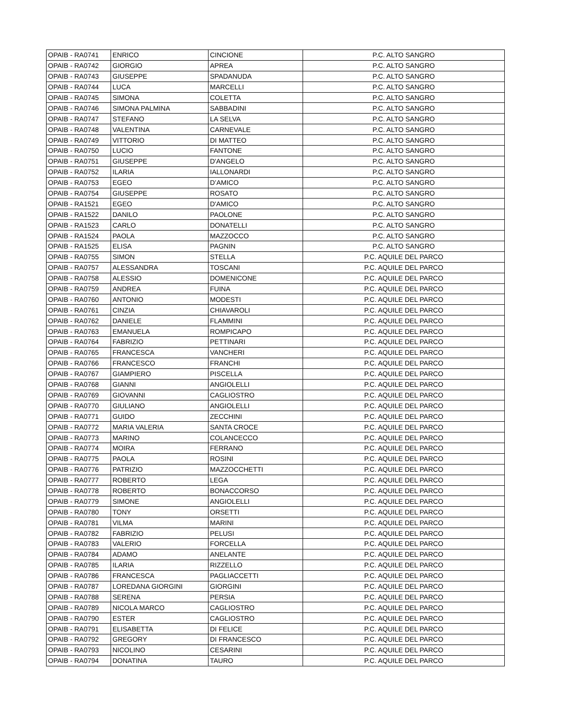| OPAIB - RA0741 | ENRICO | CINCIONE | P.C. ALTO SANGRO |
| OPAIB - RA0742 | GIORGIO | APREA | P.C. ALTO SANGRO |
| OPAIB - RA0743 | GIUSEPPE | SPADANUDA | P.C. ALTO SANGRO |
| OPAIB - RA0744 | LUCA | MARCELLI | P.C. ALTO SANGRO |
| OPAIB - RA0745 | SIMONA | COLETTA | P.C. ALTO SANGRO |
| OPAIB - RA0746 | SIMONA PALMINA | SABBADINI | P.C. ALTO SANGRO |
| OPAIB - RA0747 | STEFANO | LA SELVA | P.C. ALTO SANGRO |
| OPAIB - RA0748 | VALENTINA | CARNEVALE | P.C. ALTO SANGRO |
| OPAIB - RA0749 | VITTORIO | DI MATTEO | P.C. ALTO SANGRO |
| OPAIB - RA0750 | LUCIO | FANTONE | P.C. ALTO SANGRO |
| OPAIB - RA0751 | GIUSEPPE | D'ANGELO | P.C. ALTO SANGRO |
| OPAIB - RA0752 | ILARIA | IALLONARDI | P.C. ALTO SANGRO |
| OPAIB - RA0753 | EGEO | D’AMICO | P.C. ALTO SANGRO |
| OPAIB - RA0754 | GIUSEPPE | ROSATO | P.C. ALTO SANGRO |
| OPAIB - RA1521 | EGEO | D'AMICO | P.C. ALTO SANGRO |
| OPAIB - RA1522 | DANILO | PAOLONE | P.C. ALTO SANGRO |
| OPAIB - RA1523 | CARLO | DONATELLI | P.C. ALTO SANGRO |
| OPAIB - RA1524 | PAOLA | MAZZOCCO | P.C. ALTO SANGRO |
| OPAIB - RA1525 | ELISA | PAGNIN | P.C. ALTO SANGRO |
| OPAIB - RA0755 | SIMON | STELLA | P.C. AQUILE DEL PARCO |
| OPAIB - RA0757 | ALESSANDRA | TOSCANI | P.C. AQUILE DEL PARCO |
| OPAIB - RA0758 | ALESSIO | DOMENICONE | P.C. AQUILE DEL PARCO |
| OPAIB - RA0759 | ANDREA | FUINA | P.C. AQUILE DEL PARCO |
| OPAIB - RA0760 | ANTONIO | MODESTI | P.C. AQUILE DEL PARCO |
| OPAIB - RA0761 | CINZIA | CHIAVAROLI | P.C. AQUILE DEL PARCO |
| OPAIB - RA0762 | DANIELE | FLAMMINI | P.C. AQUILE DEL PARCO |
| OPAIB - RA0763 | EMANUELA | ROMPICAPO | P.C. AQUILE DEL PARCO |
| OPAIB - RA0764 | FABRIZIO | PETTINARI | P.C. AQUILE DEL PARCO |
| OPAIB - RA0765 | FRANCESCA | VANCHERI | P.C. AQUILE DEL PARCO |
| OPAIB - RA0766 | FRANCESCO | FRANCHI | P.C. AQUILE DEL PARCO |
| OPAIB - RA0767 | GIAMPIERO | PISCELLA | P.C. AQUILE DEL PARCO |
| OPAIB - RA0768 | GIANNI | ANGIOLELLI | P.C. AQUILE DEL PARCO |
| OPAIB - RA0769 | GIOVANNI | CAGLIOSTRO | P.C. AQUILE DEL PARCO |
| OPAIB - RA0770 | GIULIANO | ANGIOLELLI | P.C. AQUILE DEL PARCO |
| OPAIB - RA0771 | GUIDO | ZECCHINI | P.C. AQUILE DEL PARCO |
| OPAIB - RA0772 | MARIA VALERIA | SANTA CROCE | P.C. AQUILE DEL PARCO |
| OPAIB - RA0773 | MARINO | COLANCECCO | P.C. AQUILE DEL PARCO |
| OPAIB - RA0774 | MOIRA | FERRANO | P.C. AQUILE DEL PARCO |
| OPAIB - RA0775 | PAOLA | ROSINI | P.C. AQUILE DEL PARCO |
| OPAIB - RA0776 | PATRIZIO | MAZZOCCHETTI | P.C. AQUILE DEL PARCO |
| OPAIB - RA0777 | ROBERTO | LEGA | P.C. AQUILE DEL PARCO |
| OPAIB - RA0778 | ROBERTO | BONACCORSO | P.C. AQUILE DEL PARCO |
| OPAIB - RA0779 | SIMONE | ANGIOLELLI | P.C. AQUILE DEL PARCO |
| OPAIB - RA0780 | TONY | ORSETTI | P.C. AQUILE DEL PARCO |
| OPAIB - RA0781 | VILMA | MARINI | P.C. AQUILE DEL PARCO |
| OPAIB - RA0782 | FABRIZIO | PELUSI | P.C. AQUILE DEL PARCO |
| OPAIB - RA0783 | VALERIO | FORCELLA | P.C. AQUILE DEL PARCO |
| OPAIB - RA0784 | ADAMO | ANELANTE | P.C. AQUILE DEL PARCO |
| OPAIB - RA0785 | ILARIA | RIZZELLO | P.C. AQUILE DEL PARCO |
| OPAIB - RA0786 | FRANCESCA | PAGLIACCETTI | P.C. AQUILE DEL PARCO |
| OPAIB - RA0787 | LOREDANA GIORGINI | GIORGINI | P.C. AQUILE DEL PARCO |
| OPAIB - RA0788 | SERENA | PERSIA | P.C. AQUILE DEL PARCO |
| OPAIB - RA0789 | NICOLA MARCO | CAGLIOSTRO | P.C. AQUILE DEL PARCO |
| OPAIB - RA0790 | ESTER | CAGLIOSTRO | P.C. AQUILE DEL PARCO |
| OPAIB - RA0791 | ELISABETTA | DI FELICE | P.C. AQUILE DEL PARCO |
| OPAIB - RA0792 | GREGORY | DI FRANCESCO | P.C. AQUILE DEL PARCO |
| OPAIB - RA0793 | NICOLINO | CESARINI | P.C. AQUILE DEL PARCO |
| OPAIB - RA0794 | DONATINA | TAURO | P.C. AQUILE DEL PARCO |